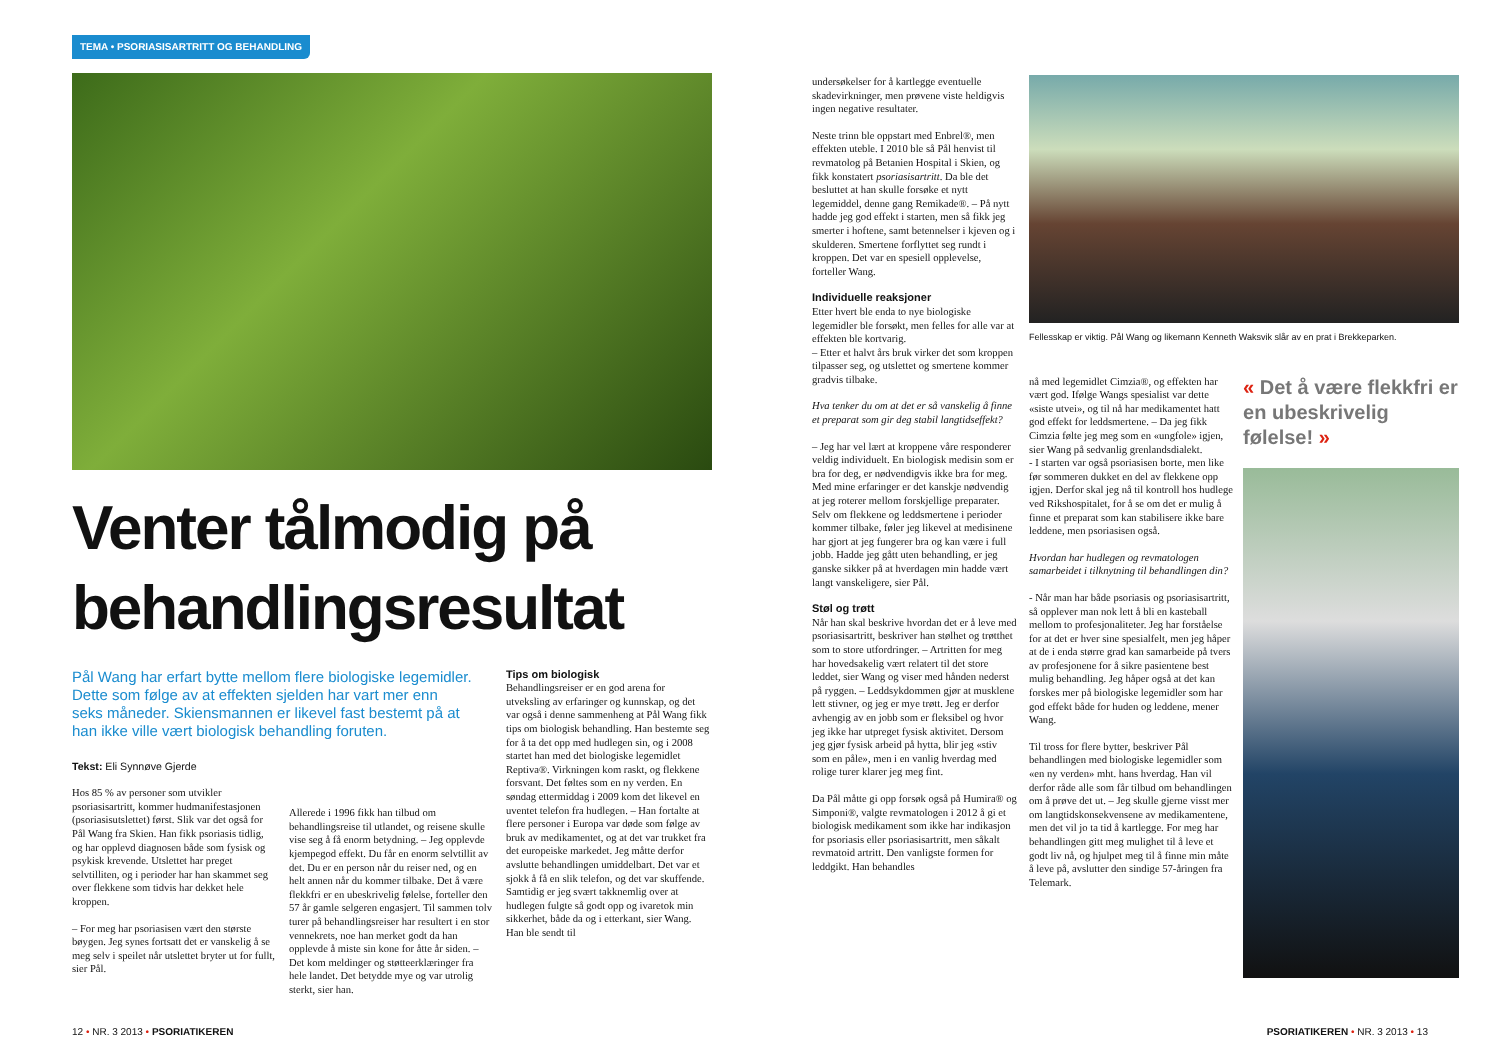TEMA • PSORIASISARTRITT OG BEHANDLING
Venter tålmodig på behandlingsresultat
Pål Wang har erfart bytte mellom flere biologiske legemidler. Dette som følge av at effekten sjelden har vart mer enn seks måneder. Skiensmannen er likevel fast bestemt på at han ikke ville vært biologisk behandling foruten.
Tekst: Eli Synnøve Gjerde
Hos 85 % av personer som utvikler psoriasisartritt, kommer hudmanifestasjonen (psoriasisutslettet) først. Slik var det også for Pål Wang fra Skien. Han fikk psoriasis tidlig, og har opplevd diagnosen både som fysisk og psykisk krevende. Utslettet har preget selvtilliten, og i perioder har han skammet seg over flekkene som tidvis har dekket hele kroppen.
– For meg har psoriasisen vært den største bøygen. Jeg synes fortsatt det er vanskelig å se meg selv i speilet når utslettet bryter ut for fullt, sier Pål.
Allerede i 1996 fikk han tilbud om behandlingsreise til utlandet, og reisene skulle vise seg å få enorm betydning. – Jeg opplevde kjempegod effekt. Du får en enorm selvtillit av det. Du er en person når du reiser ned, og en helt annen når du kommer tilbake. Det å være flekkfri er en ubeskrivelig følelse, forteller den 57 år gamle selgeren engasjert. Til sammen tolv turer på behandlingsreiser har resultert i en stor vennekrets, noe han merket godt da han opplevde å miste sin kone for åtte år siden. – Det kom meldinger og støtteerklæringer fra hele landet. Det betydde mye og var utrolig sterkt, sier han.
Tips om biologisk
Behandlingsreiser er en god arena for utveksling av erfaringer og kunnskap, og det var også i denne sammenheng at Pål Wang fikk tips om biologisk behandling. Han bestemte seg for å ta det opp med hudlegen sin, og i 2008 startet han med det biologiske legemid­let Reptiva®. Virkningen kom raskt, og flekkene forsvant. Det føltes som en ny verden. En søndag ettermiddag i 2009 kom det likevel en uventet telefon fra hudlegen. – Han fortalte at flere personer i Europa var døde som følge av bruk av medikamentet, og at det var trukket fra det europeiske markedet. Jeg måtte derfor avslutte behandlingen umiddelbart. Det var et sjokk å få en slik telefon, og det var skuffende. Samtidig er jeg svært takknemlig over at hudlegen fulgte så godt opp og ivaretok min sikkerhet, både da og i etterkant, sier Wang. Han ble sendt til
undersøkelser for å kartlegge eventuelle skadevirkninger, men prøvene viste heldigvis ingen negative resultater.
Neste trinn ble oppstart med Enbrel®, men effekten uteble. I 2010 ble så Pål henvist til revmatolog på Betanien Hospital i Skien, og fikk konstatert psoriasisartritt. Da ble det besluttet at han skulle forsøke et nytt legemiddel, denne gang Remikade®. – På nytt hadde jeg god effekt i starten, men så fikk jeg smerter i hoftene, samt betennelser i kjeven og i skulderen. Smertene forflyttet seg rundt i kroppen. Det var en spesiell opplevelse, forteller Wang.
Individuelle reaksjoner
Etter hvert ble enda to nye biologiske legemidler ble forsøkt, men felles for alle var at effekten ble kortvarig.
– Etter et halvt års bruk virker det som kroppen tilpasser seg, og utslettet og smertene kommer gradvis tilbake.
Hva tenker du om at det er så vanskelig å finne et preparat som gir deg stabil langtidseffekt?
– Jeg har vel lært at kroppene våre responderer veldig individuelt. En biologisk medisin som er bra for deg, er nødvendigvis ikke bra for meg. Med mine erfaringer er det kanskje nødvendig at jeg roterer mellom forskjellige preparater. Selv om flekkene og leddsmertene i perioder kommer tilbake, føler jeg likevel at medisinene har gjort at jeg fungerer bra og kan være i full jobb. Hadde jeg gått uten behandling, er jeg ganske sikker på at hverdagen min hadde vært langt vanskeligere, sier Pål.
Støl og trøtt
Når han skal beskrive hvordan det er å leve med psoriasisartritt, beskriver han stølhet og trøtthet som to store utfordringer. – Artritten for meg har hovedsakelig vært relatert til det store leddet, sier Wang og viser med hånden nederst på ryggen. – Leddsykdommen gjør at musklene lett stivner, og jeg er mye trøtt. Jeg er derfor avhengig av en jobb som er fleksibel og hvor jeg ikke har utpreget fysisk aktivitet. Dersom jeg gjør fysisk arbeid på hytta, blir jeg «stiv som en påle», men i en vanlig hverdag med rolige turer klarer jeg meg fint.
Da Pål måtte gi opp forsøk også på Humira® og Simponi®, valgte revmatologen i 2012 å gi et biologisk medikament som ikke har indikasjon for psoriasis eller psoriasisartritt, men såkalt revmatoid artritt. Den vanligste formen for leddgikt. Han behandles
Fellesskap er viktig. Pål Wang og likemann Kenneth Waksvik slår av en prat i Brekkeparken.
nå med legemidlet Cimzia®, og effekten har vært god. Ifølge Wangs spesialist var dette «siste utvei», og til nå har medikamentet hatt god effekt for leddsmertene. – Da jeg fikk Cimzia følte jeg meg som en «ungfole» igjen, sier Wang på sedvanlig grenlandsdialekt.
- I starten var også psoriasisen borte, men like før sommeren dukket en del av flekkene opp igjen. Derfor skal jeg nå til kontroll hos hudlege ved Rikshospitalet, for å se om det er mulig å finne et preparat som kan stabilisere ikke bare leddene, men psoriasisen også.
Hvordan har hudlegen og revmatologen samarbeidet i tilknytning til behandlingen din?
- Når man har både psoriasis og psoriasisartritt, så opplever man nok lett å bli en kasteball mellom to profesjonaliteter. Jeg har forståelse for at det er hver sine spesialfelt, men jeg håper at de i enda større grad kan samarbeide på tvers av profesjonene for å sikre pasientene best mulig behandling. Jeg håper også at det kan forskes mer på biologiske legemidler som har god effekt både for huden og leddene, mener Wang.
Til tross for flere bytter, beskriver Pål behandlingen med biologiske legemidler som «en ny verden» mht. hans hverdag. Han vil derfor råde alle som får tilbud om behandlingen om å prøve det ut. – Jeg skulle gjerne visst mer om langtidskonsekvensene av medikamentene, men det vil jo ta tid å kartlegge. For meg har behandlingen gitt meg mulighet til å leve et godt liv nå, og hjulpet meg til å finne min måte å leve på, avslutter den sindige 57-åringen fra Telemark.
« Det å være flekkfri er en ubeskrivelig følelse! »
12 • NR. 3 2013 • PSORIATIKEREN
PSORIATIKEREN • NR. 3 2013 • 13